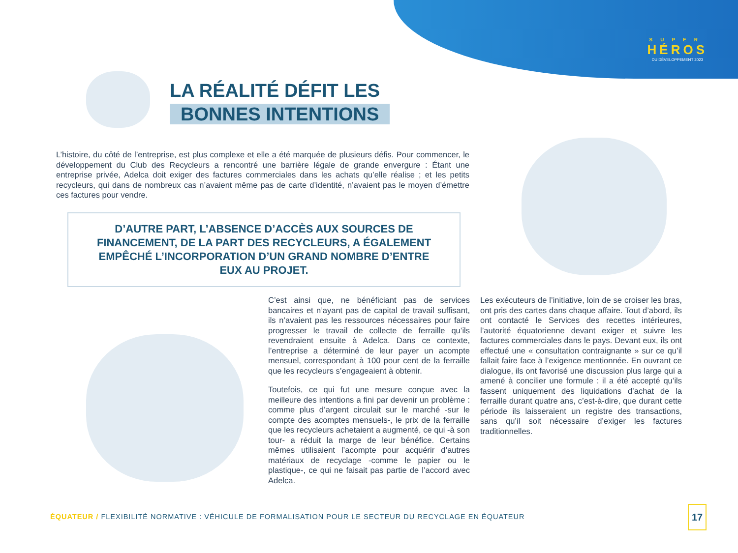SUPER
HÉROS
DU DÉVELOPPEMENT 2023
LA RÉALITÉ DÉFIT LES
BONNES INTENTIONS
L’histoire, du côté de l’entreprise, est plus complexe et elle a été marquée de plusieurs défis. Pour commencer, le développement du Club des Recycleurs a rencontré une barrière légale de grande envergure : Étant une entreprise privée, Adelca doit exiger des factures commerciales dans les achats qu’elle réalise ; et les petits recycleurs, qui dans de nombreux cas n’avaient même pas de carte d’identité, n’avaient pas le moyen d’émettre ces factures pour vendre.
D’AUTRE PART, L’ABSENCE D’ACCÈS AUX SOURCES DE
FINANCEMENT, DE LA PART DES RECYCLEURS, A ÉGALEMENT
EMPÊCHÉ L’INCORPORATION D’UN GRAND NOMBRE D’ENTRE
EUX AU PROJET.
C’est ainsi que, ne bénéficiant pas de services bancaires et n’ayant pas de capital de travail suffisant, ils n’avaient pas les ressources nécessaires pour faire progresser le travail de collecte de ferraille qu’ils revendraient ensuite à Adelca. Dans ce contexte, l’entreprise a déterminé de leur payer un acompte mensuel, correspondant à 100 pour cent de la ferraille que les recycleurs s’engageaient à obtenir.
Toutefois, ce qui fut une mesure conçue avec la meilleure des intentions a fini par devenir un problème : comme plus d’argent circulait sur le marché -sur le compte des acomptes mensuels-, le prix de la ferraille que les recycleurs achetaient a augmenté, ce qui -à son tour- a réduit la marge de leur bénéfice. Certains mêmes utilisaient l’acompte pour acquérir d’autres matériaux de recyclage -comme le papier ou le plastique-, ce qui ne faisait pas partie de l’accord avec Adelca.
Les exécuteurs de l’initiative, loin de se croiser les bras, ont pris des cartes dans chaque affaire. Tout d’abord, ils ont contacté le Services des recettes intérieures, l’autorité équatorienne devant exiger et suivre les factures commerciales dans le pays. Devant eux, ils ont effectué une « consultation contraignante » sur ce qu’il fallait faire face à l’exigence mentionnée. En ouvrant ce dialogue, ils ont favorisé une discussion plus large qui a amené à concilier une formule : il a été accepté qu’ils fassent uniquement des liquidations d’achat de la ferraille durant quatre ans, c’est-à-dire, que durant cette période ils laisseraient un registre des transactions, sans qu’il soit nécessaire d’exiger les factures traditionnelles.
ÉQUATEUR / FLEXIBILITÉ NORMATIVE : VÉHICULE DE FORMALISATION POUR LE SECTEUR DU RECYCLAGE EN ÉQUATEUR
17